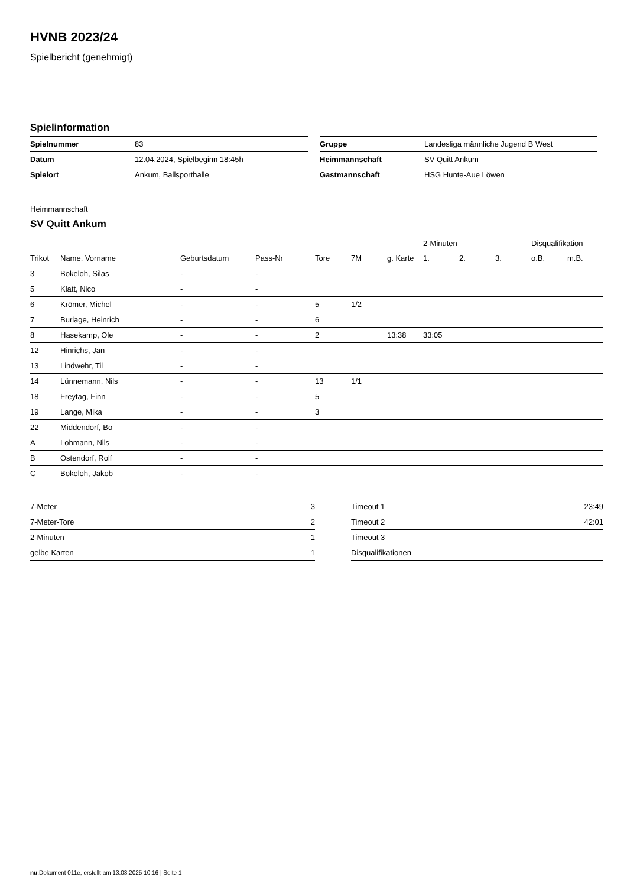HVNB 2023/24
Spielbericht (genehmigt)
Spielinformation
| Spielnummer | 83 |
| Datum | 12.04.2024, Spielbeginn 18:45h |
| Spielort | Ankum, Ballsporthalle |
| Gruppe | Landesliga männliche Jugend B West |
| Heimmannschaft | SV Quitt Ankum |
| Gastmannschaft | HSG Hunte-Aue Löwen |
Heimmannschaft
SV Quitt Ankum
| | | | | | | | 2-Minuten | | | Disqualifikation | |
| --- | --- | --- | --- | --- | --- | --- | --- | --- | --- | --- | --- |
| Trikot | Name, Vorname | Geburtsdatum | Pass-Nr | Tore | 7M | g. Karte | 1. | 2. | 3. | o.B. | m.B. |
| 3 | Bokeloh, Silas | - | - | | | | | | | | |
| 5 | Klatt, Nico | - | - | | | | | | | | |
| 6 | Krömer, Michel | - | - | 5 | 1/2 | | | | | | |
| 7 | Burlage, Heinrich | - | - | 6 | | | | | | | |
| 8 | Hasekamp, Ole | - | - | 2 | | 13:38 | 33:05 | | | | |
| 12 | Hinrichs, Jan | - | - | | | | | | | | |
| 13 | Lindwehr, Til | - | - | | | | | | | | |
| 14 | Lünnemann, Nils | - | - | 13 | 1/1 | | | | | | |
| 18 | Freytag, Finn | - | - | 5 | | | | | | | |
| 19 | Lange, Mika | - | - | 3 | | | | | | | |
| 22 | Middendorf, Bo | - | - | | | | | | | | |
| A | Lohmann, Nils | - | - | | | | | | | | |
| B | Ostendorf, Rolf | - | - | | | | | | | | |
| C | Bokeloh, Jakob | - | - | | | | | | | | |
| 7-Meter | 3 |
| 7-Meter-Tore | 2 |
| 2-Minuten | 1 |
| gelbe Karten | 1 |
| Timeout 1 | 23:49 |
| Timeout 2 | 42:01 |
| Timeout 3 | |
| Disqualifikationen | |
nu.Dokument 011e, erstellt am 13.03.2025 10:16 | Seite 1